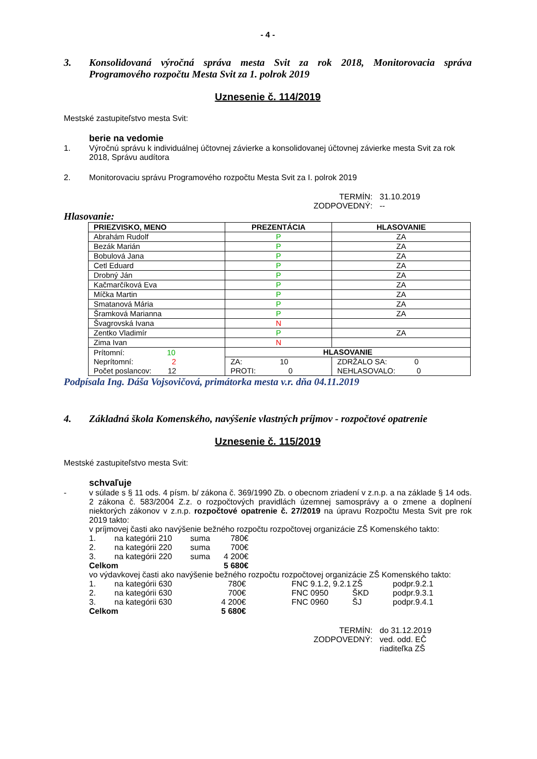- 4 -
3. Konsolidovaná výročná správa mesta Svit za rok 2018, Monitorovacia správa Programového rozpočtu Mesta Svit za 1. polrok 2019
Uznesenie č. 114/2019
Mestské zastupiteľstvo mesta Svit:
berie na vedomie
1. Výročnú správu k individuálnej účtovnej závierke a konsolidovanej účtovnej závierke mesta Svit za rok 2018, Správu audítora
2. Monitorovaciu správu Programového rozpočtu Mesta Svit za I. polrok 2019
TERMÍN: 31.10.2019 ZODPOVEDNÝ: --
Hlasovanie:
| PRIEZVISKO, MENO | PREZENTÁCIA | HLASOVANIE | |
| --- | --- | --- | --- |
| Abrahám Rudolf | P | ZA | |
| Bezák Marián | P | ZA | |
| Bobulová Jana | P | ZA | |
| Cetl Eduard | P | ZA | |
| Drobný Ján | P | ZA | |
| Kačmarčíková Eva | P | ZA | |
| Míčka Martin | P | ZA | |
| Smatanová Mária | P | ZA | |
| Šramková Marianna | P | ZA | |
| Švagrovská Ivana | N | | |
| Zentko Vladimír | P | ZA | |
| Zima Ivan | N | | |
| Prítomní: 10 Neprítomní: 2 Počet poslancov: 12 | HLASOVANIE | | |
| | ZA: 10 PROTI: 0 | | ZDRŽALO SA: 0 NEHLASOVALO: 0 |
Podpísala Ing. Dáša Vojsovičová, primátorka mesta v.r. dňa 04.11.2019
4. Základná škola Komenského, navýšenie vlastných príjmov - rozpočtové opatrenie
Uznesenie č. 115/2019
Mestské zastupiteľstvo mesta Svit:
schvaľuje
- v súlade s § 11 ods. 4 písm. b/ zákona č. 369/1990 Zb. o obecnom zriadení v z.n.p. a na základe § 14 ods. 2 zákona č. 583/2004 Z.z. o rozpočtových pravidlách územnej samosprávy a o zmene a doplnení niektorých zákonov v z.n.p. rozpočtové opatrenie č. 27/2019 na úpravu Rozpočtu Mesta Svit pre rok 2019 takto:
v príjmovej časti ako navýšenie bežného rozpočtu rozpočtovej organizácie ZŠ Komenského takto:
1. na kategórii 210 suma 780€ 2. na kategórii 220 suma 700€ 3. na kategórii 220 suma 4 200€ Celkom 5 680€
vo výdavkovej časti ako navýšenie bežného rozpočtu rozpočtovej organizácie ZŠ Komenského takto:
1. na kategórii 630 780€ FNC 9.1.2, 9.2.1 ZŠ podpr.9.2.1 2. na kategórii 630 700€ FNC 0950 ŠKD podpr.9.3.1 3. na kategórii 630 4 200€ FNC 0960 ŠJ podpr.9.4.1 Celkom 5 680€
TERMÍN: do 31.12.2019 ZODPOVEDNÝ: ved. odd. EČ
riaditeľka ZŠ